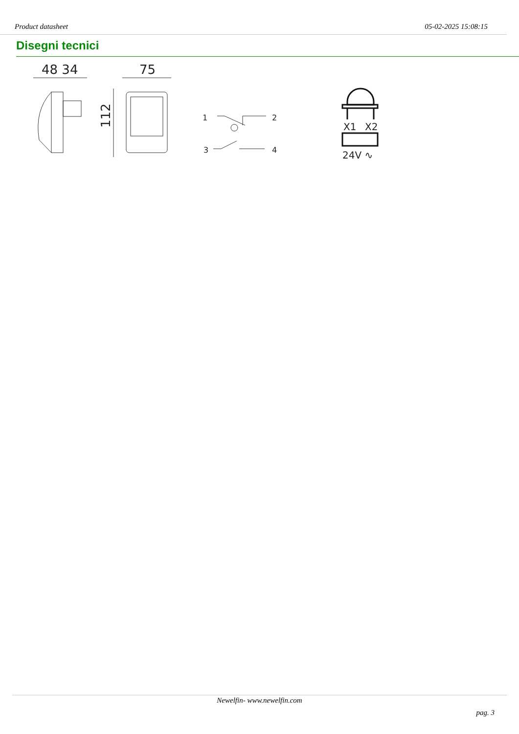Product datasheet 05-02-2025 15:08:15
Disegni tecnici
48 34
75
112
1
2
3
4
X1
X2
24V ∿
Newelfin- www.newelfin.com
pag. 3